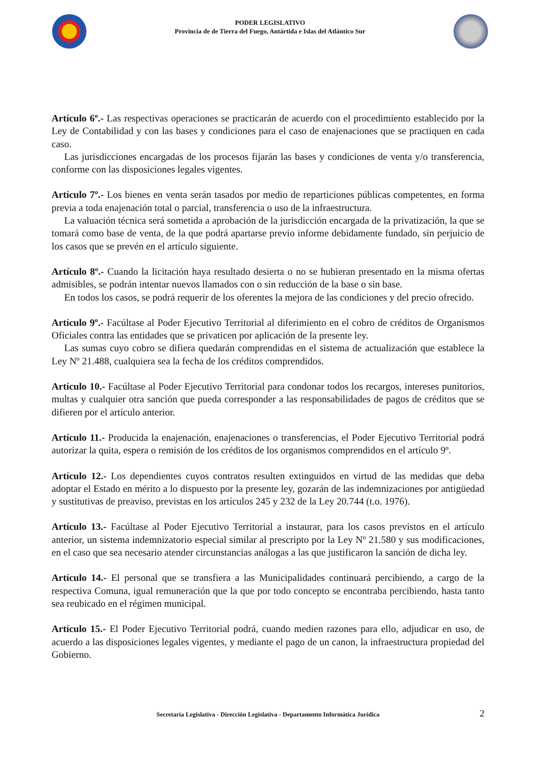PODER LEGISLATIVO
Provincia de de Tierra del Fuego, Antártida e Islas del Atlántico Sur
Artículo 6º.- Las respectivas operaciones se practicarán de acuerdo con el procedimiento establecido por la Ley de Contabilidad y con las bases y condiciones para el caso de enajenaciones que se practiquen en cada caso.
Las jurisdicciones encargadas de los procesos fijarán las bases y condiciones de venta y/o transferencia, conforme con las disposiciones legales vigentes.
Artículo 7º.- Los bienes en venta serán tasados por medio de reparticiones públicas competentes, en forma previa a toda enajenación total o parcial, transferencia o uso de la infraestructura.
La valuación técnica será sometida a aprobación de la jurisdicción encargada de la privatización, la que se tomará como base de venta, de la que podrá apartarse previo informe debidamente fundado, sin perjuicio de los casos que se prevén en el artículo siguiente.
Artículo 8º.- Cuando la licitación haya resultado desierta o no se hubieran presentado en la misma ofertas admisibles, se podrán intentar nuevos llamados con o sin reducción de la base o sin base.
En todos los casos, se podrá requerir de los oferentes la mejora de las condiciones y del precio ofrecido.
Artículo 9º.- Facúltase al Poder Ejecutivo Territorial al diferimiento en el cobro de créditos de Organismos Oficiales contra las entidades que se privaticen por aplicación de la presente ley.
Las sumas cuyo cobro se difiera quedarán comprendidas en el sistema de actualización que establece la Ley Nº 21.488, cualquiera sea la fecha de los créditos comprendidos.
Artículo 10.- Facúltase al Poder Ejecutivo Territorial para condonar todos los recargos, intereses punitorios, multas y cualquier otra sanción que pueda corresponder a las responsabilidades de pagos de créditos que se difieren por el artículo anterior.
Artículo 11.- Producida la enajenación, enajenaciones o transferencias, el Poder Ejecutivo Territorial podrá autorizar la quita, espera o remisión de los créditos de los organismos comprendidos en el artículo 9º.
Artículo 12.- Los dependientes cuyos contratos resulten extinguidos en virtud de las medidas que deba adoptar el Estado en mérito a lo dispuesto por la presente ley, gozarán de las indemnizaciones por antigüedad y sustitutivas de preaviso, previstas en los artículos 245 y 232 de la Ley 20.744 (t.o. 1976).
Artículo 13.- Facúltase al Poder Ejecutivo Territorial a instaurar, para los casos previstos en el artículo anterior, un sistema indemnizatorio especial similar al prescripto por la Ley Nº 21.580 y sus modificaciones, en el caso que sea necesario atender circunstancias análogas a las que justificaron la sanción de dicha ley.
Artículo 14.- El personal que se transfiera a las Municipalidades continuará percibiendo, a cargo de la respectiva Comuna, igual remuneración que la que por todo concepto se encontraba percibiendo, hasta tanto sea reubicado en el régimen municipal.
Artículo 15.- El Poder Ejecutivo Territorial podrá, cuando medien razones para ello, adjudicar en uso, de acuerdo a las disposiciones legales vigentes, y mediante el pago de un canon, la infraestructura propiedad del Gobierno.
Secretaría Legislativa - Dirección Legislativa - Departamento Informática Jurídica 2